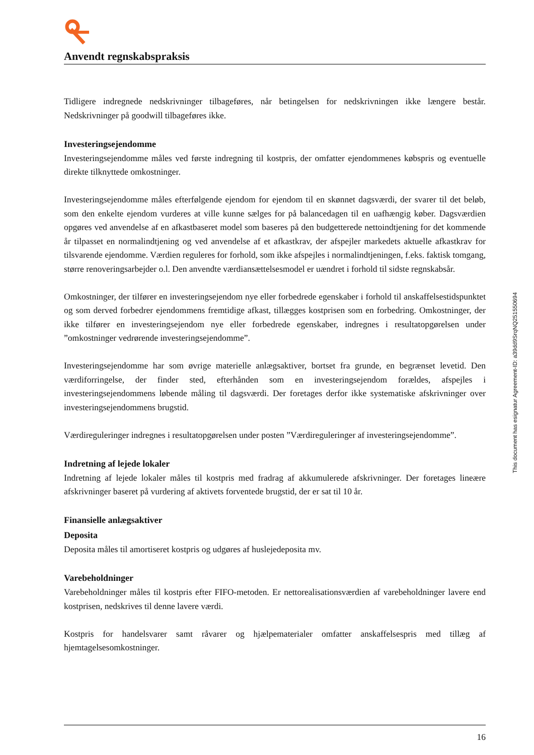Anvendt regnskabspraksis
Tidligere indregnede nedskrivninger tilbageføres, når betingelsen for nedskrivningen ikke længere består. Nedskrivninger på goodwill tilbageføres ikke.
Investeringsejendomme
Investeringsejendomme måles ved første indregning til kostpris, der omfatter ejendommenes købspris og eventuelle direkte tilknyttede omkostninger.
Investeringsejendomme måles efterfølgende ejendom for ejendom til en skønnet dagsværdi, der svarer til det beløb, som den enkelte ejendom vurderes at ville kunne sælges for på balancedagen til en uafhængig køber. Dagsværdien opgøres ved anvendelse af en afkastbaseret model som baseres på den budgetterede nettoindtjening for det kommende år tilpasset en normalindtjening og ved anvendelse af et afkastkrav, der afspejler markedets aktuelle afkastkrav for tilsvarende ejendomme. Værdien reguleres for forhold, som ikke afspejles i normalindtjeningen, f.eks. faktisk tomgang, større renoveringsarbejder o.l. Den anvendte værdiansættelsesmodel er uændret i forhold til sidste regnskabsår.
Omkostninger, der tilfører en investeringsejendom nye eller forbedrede egenskaber i forhold til anskaffelsestidspunktet og som derved forbedrer ejendommens fremtidige afkast, tillægges kostprisen som en forbedring. Omkostninger, der ikke tilfører en investeringsejendom nye eller forbedrede egenskaber, indregnes i resultatopgørelsen under ”omkostninger vedrørende investeringsejendomme”.
Investeringsejendomme har som øvrige materielle anlægsaktiver, bortset fra grunde, en begrænset levetid. Den værdiforringelse, der finder sted, efterhånden som en investeringsejendom forældes, afspejles i investeringsejendommens løbende måling til dagsværdi. Der foretages derfor ikke systematiske afskrivninger over investeringsejendommens brugstid.
Værdireguleringer indregnes i resultatopgørelsen under posten ”Værdireguleringer af investeringsejendomme”.
Indretning af lejede lokaler
Indretning af lejede lokaler måles til kostpris med fradrag af akkumulerede afskrivninger. Der foretages lineære afskrivninger baseret på vurdering af aktivets forventede brugstid, der er sat til 10 år.
Finansielle anlægsaktiver
Deposita
Deposita måles til amortiseret kostpris og udgøres af huslejedeposita mv.
Varebeholdninger
Varebeholdninger måles til kostpris efter FIFO-metoden. Er nettorealisationsværdien af varebeholdninger lavere end kostprisen, nedskrives til denne lavere værdi.
Kostpris for handelsvarer samt råvarer og hjælpematerialer omfatter anskaffelsespris med tillæg af hjemtagelsesomkostninger.
This document has esignatur Agreement-ID: a39dd9SrqNQ251550694
16